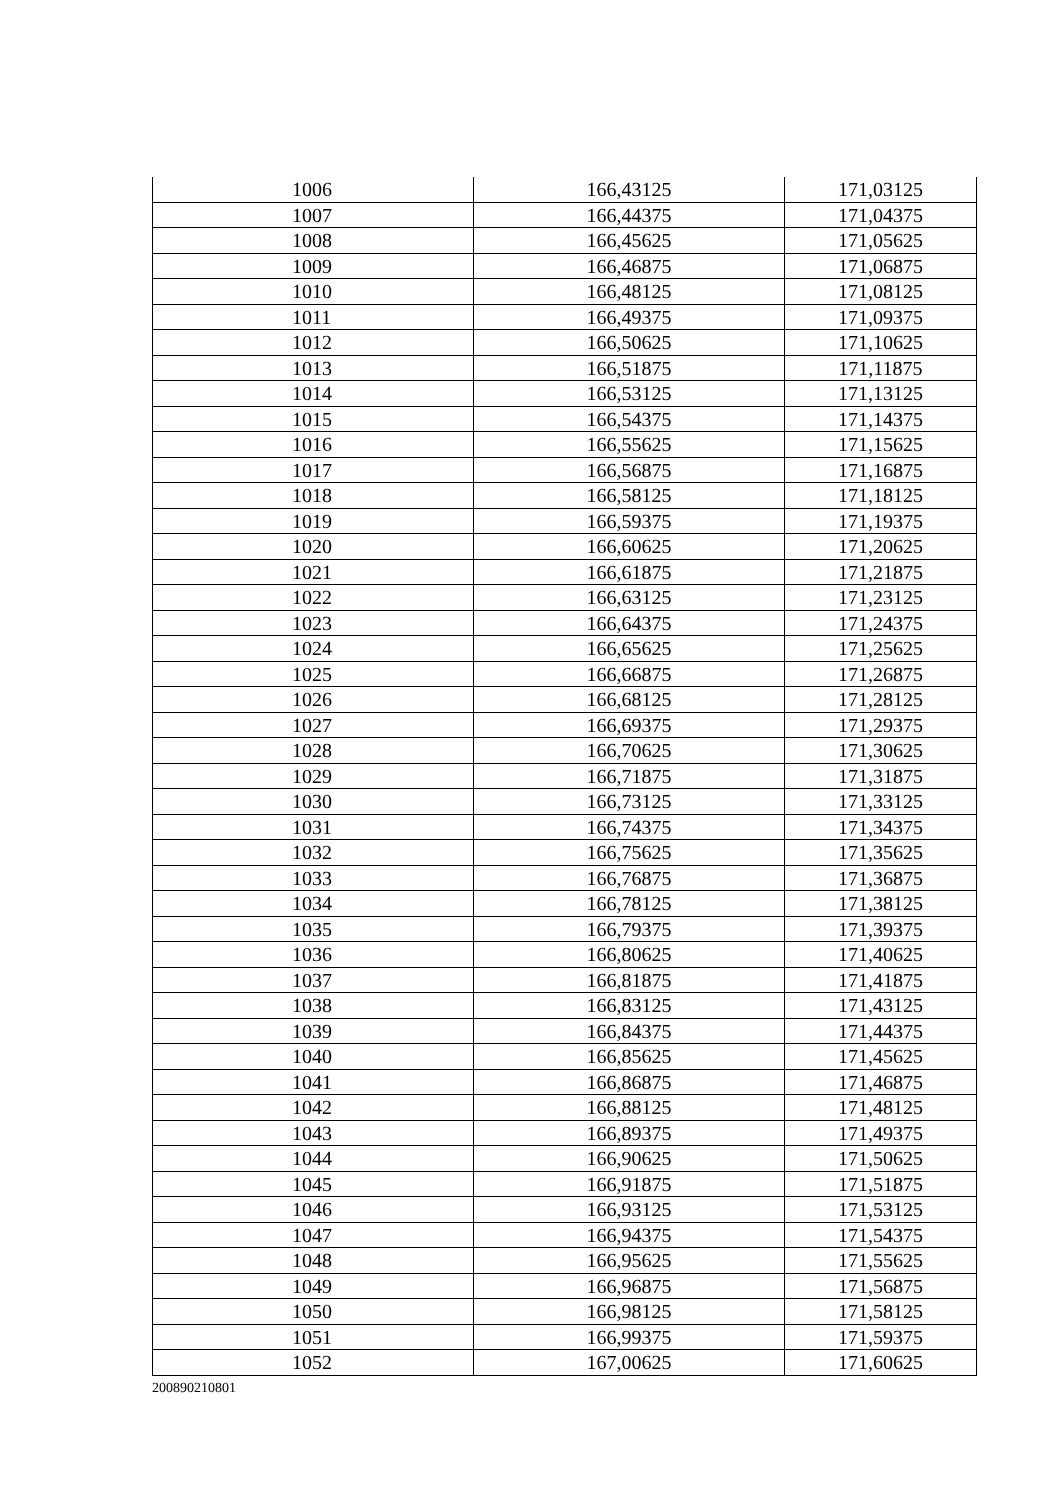| 1006 | 166,43125 | 171,03125 |
| 1007 | 166,44375 | 171,04375 |
| 1008 | 166,45625 | 171,05625 |
| 1009 | 166,46875 | 171,06875 |
| 1010 | 166,48125 | 171,08125 |
| 1011 | 166,49375 | 171,09375 |
| 1012 | 166,50625 | 171,10625 |
| 1013 | 166,51875 | 171,11875 |
| 1014 | 166,53125 | 171,13125 |
| 1015 | 166,54375 | 171,14375 |
| 1016 | 166,55625 | 171,15625 |
| 1017 | 166,56875 | 171,16875 |
| 1018 | 166,58125 | 171,18125 |
| 1019 | 166,59375 | 171,19375 |
| 1020 | 166,60625 | 171,20625 |
| 1021 | 166,61875 | 171,21875 |
| 1022 | 166,63125 | 171,23125 |
| 1023 | 166,64375 | 171,24375 |
| 1024 | 166,65625 | 171,25625 |
| 1025 | 166,66875 | 171,26875 |
| 1026 | 166,68125 | 171,28125 |
| 1027 | 166,69375 | 171,29375 |
| 1028 | 166,70625 | 171,30625 |
| 1029 | 166,71875 | 171,31875 |
| 1030 | 166,73125 | 171,33125 |
| 1031 | 166,74375 | 171,34375 |
| 1032 | 166,75625 | 171,35625 |
| 1033 | 166,76875 | 171,36875 |
| 1034 | 166,78125 | 171,38125 |
| 1035 | 166,79375 | 171,39375 |
| 1036 | 166,80625 | 171,40625 |
| 1037 | 166,81875 | 171,41875 |
| 1038 | 166,83125 | 171,43125 |
| 1039 | 166,84375 | 171,44375 |
| 1040 | 166,85625 | 171,45625 |
| 1041 | 166,86875 | 171,46875 |
| 1042 | 166,88125 | 171,48125 |
| 1043 | 166,89375 | 171,49375 |
| 1044 | 166,90625 | 171,50625 |
| 1045 | 166,91875 | 171,51875 |
| 1046 | 166,93125 | 171,53125 |
| 1047 | 166,94375 | 171,54375 |
| 1048 | 166,95625 | 171,55625 |
| 1049 | 166,96875 | 171,56875 |
| 1050 | 166,98125 | 171,58125 |
| 1051 | 166,99375 | 171,59375 |
| 1052 | 167,00625 | 171,60625 |
200890210801